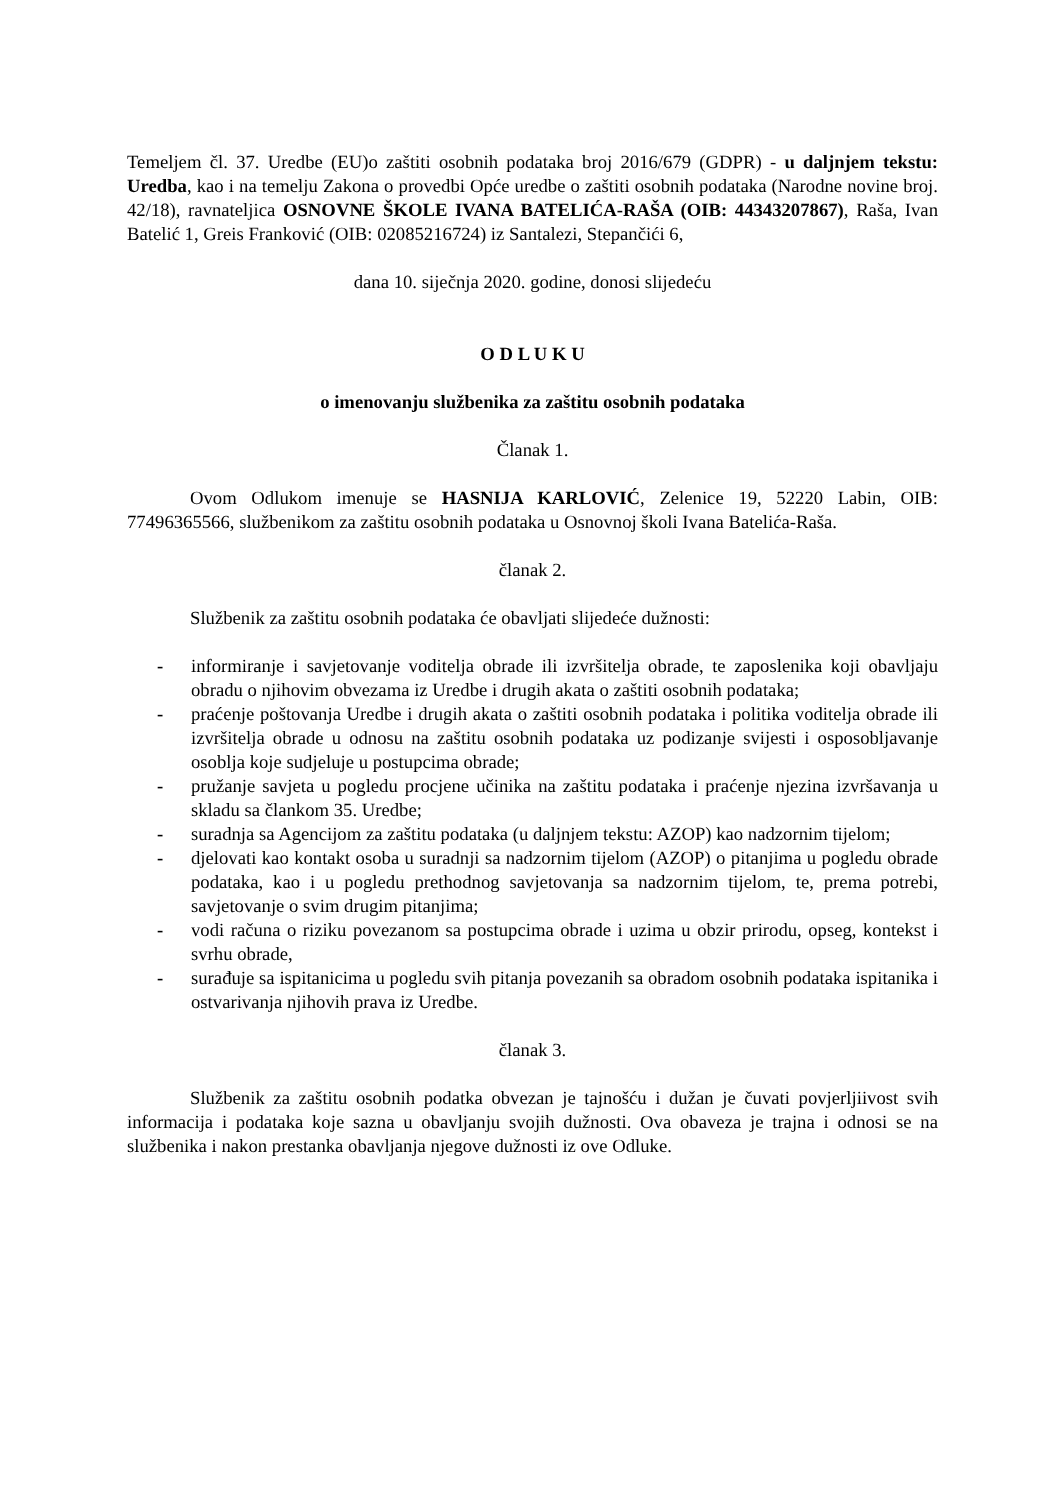Temeljem čl. 37. Uredbe (EU)o zaštiti osobnih podataka broj 2016/679 (GDPR) - u daljnjem tekstu: Uredba, kao i na temelju Zakona o provedbi Opće uredbe o zaštiti osobnih podataka (Narodne novine broj. 42/18), ravnateljica OSNOVNE ŠKOLE IVANA BATELIĆA-RAŠA (OIB: 44343207867), Raša, Ivan Batelić 1, Greis Franković (OIB: 02085216724) iz Santalezi, Stepančići 6,
dana 10. siječnja 2020. godine, donosi slijedeću
O D L U K U
o imenovanju službenika za zaštitu osobnih podataka
Članak 1.
Ovom Odlukom imenuje se HASNIJA KARLOVIĆ, Zelenice 19, 52220 Labin, OIB: 77496365566, službenikom za zaštitu osobnih podataka u Osnovnoj školi Ivana Batelića-Raša.
članak 2.
Službenik za zaštitu osobnih podataka će obavljati slijedeće dužnosti:
- informiranje i savjetovanje voditelja obrade ili izvršitelja obrade, te zaposlenika koji obavljaju obradu o njihovim obvezama iz Uredbe i drugih akata o zaštiti osobnih podataka;
- praćenje poštovanja Uredbe i drugih akata o zaštiti osobnih podataka i politika voditelja obrade ili izvršitelja obrade u odnosu na zaštitu osobnih podataka uz podizanje svijesti i osposobljavanje osoblja koje sudjeluje u postupcima obrade;
- pružanje savjeta u pogledu procjene učinika na zaštitu podataka i praćenje njezina izvršavanja u skladu sa člankom 35. Uredbe;
- suradnja sa Agencijom za zaštitu podataka (u daljnjem tekstu: AZOP) kao nadzornim tijelom;
- djelovati kao kontakt osoba u suradnji sa nadzornim tijelom (AZOP) o pitanjima u pogledu obrade podataka, kao i u pogledu prethodnog savjetovanja sa nadzornim tijelom, te, prema potrebi, savjetovanje o svim drugim pitanjima;
- vodi računa o riziku povezanom sa postupcima obrade i uzima u obzir prirodu, opseg, kontekst i svrhu obrade,
- surađuje sa ispitanicima u pogledu svih pitanja povezanih sa obradom osobnih podataka ispitanika i ostvarivanja njihovih prava iz Uredbe.
članak 3.
Službenik za zaštitu osobnih podatka obvezan je tajnošću i dužan je čuvati povjerljiivost svih informacija i podataka koje sazna u obavljanju svojih dužnosti. Ova obaveza je trajna i odnosi se na službenika i nakon prestanka obavljanja njegove dužnosti iz ove Odluke.